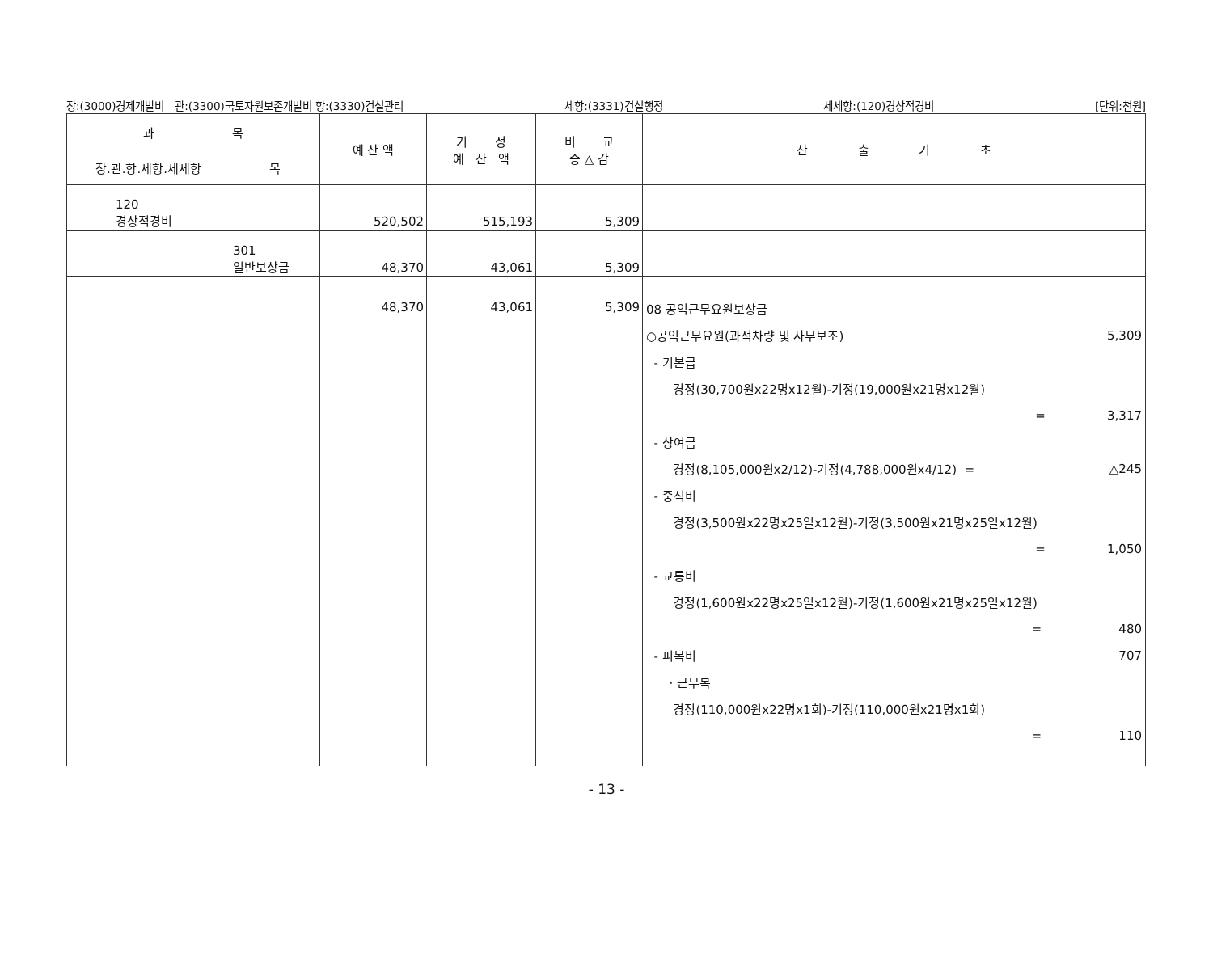장:(3000)경제개발비 관:(3300)국토자원보존개발비 항:(3330)건설관리 세항:(3331)건설행정 세세항:(120)경상적경비 [단위:천원]
| 과 목 | | 예 산 액 | 기 정 예 산 액 | 비 교 증 △ 감 | 산 출 기 초 |
| --- | --- | --- | --- | --- | --- |
| 장.관.항.세항.세세항 | 목 | | | | |
| 120 경상적경비 | | 520,502 | 515,193 | 5,309 | |
| | 301 일반보상금 | 48,370 | 43,061 | 5,309 | |
| | | 48,370 | 43,061 | 5,309 | 08 공익근무요원보상금 ○공익근무요원(과적차량 및 사무보조) 5,309 - 기본급 경정(30,700원x22명x12월)-기정(19,000원x21명x12월) = 3,317 - 상여금 경정(8,105,000원x2/12)-기정(4,788,000원x4/12) = △245 - 중식비 경정(3,500원x22명x25일x12월)-기정(3,500원x21명x25일x12월) = 1,050 - 교통비 경정(1,600원x22명x25일x12월)-기정(1,600원x21명x25일x12월) = 480 - 피복비 707 · 근무복 경정(110,000원x22명x1회)-기정(110,000원x21명x1회) = 110 |
- 13 -